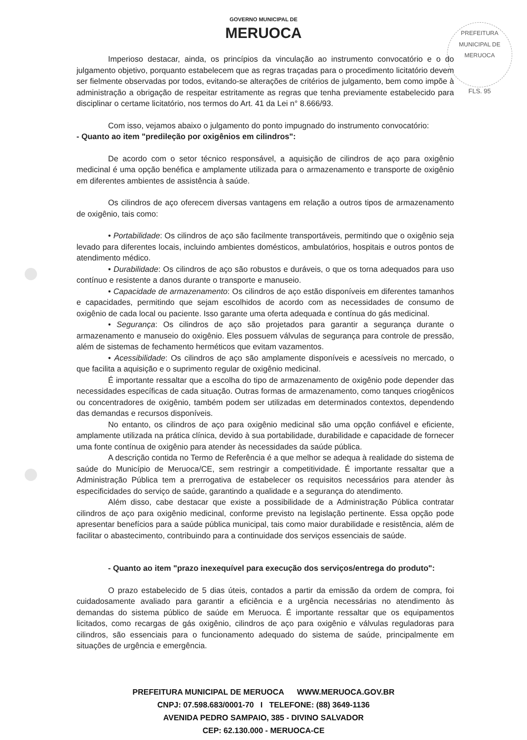PREFEITURA MUNICIPAL DE MERUOCA
FLS. 95
GOVERNO MUNICIPAL DE
MERUOCA
Imperioso destacar, ainda, os princípios da vinculação ao instrumento convocatório e o do julgamento objetivo, porquanto estabelecem que as regras traçadas para o procedimento licitatório devem ser fielmente observadas por todos, evitando-se alterações de critérios de julgamento, bem como impõe à administração a obrigação de respeitar estritamente as regras que tenha previamente estabelecido para disciplinar o certame licitatório, nos termos do Art. 41 da Lei n° 8.666/93.
Com isso, vejamos abaixo o julgamento do ponto impugnado do instrumento convocatório:
- Quanto ao item "predileção por oxigênios em cilindros":
De acordo com o setor técnico responsável, a aquisição de cilindros de aço para oxigênio medicinal é uma opção benéfica e amplamente utilizada para o armazenamento e transporte de oxigênio em diferentes ambientes de assistência à saúde.
Os cilindros de aço oferecem diversas vantagens em relação a outros tipos de armazenamento de oxigênio, tais como:
• Portabilidade: Os cilindros de aço são facilmente transportáveis, permitindo que o oxigênio seja levado para diferentes locais, incluindo ambientes domésticos, ambulatórios, hospitais e outros pontos de atendimento médico.
• Durabilidade: Os cilindros de aço são robustos e duráveis, o que os torna adequados para uso contínuo e resistente a danos durante o transporte e manuseio.
• Capacidade de armazenamento: Os cilindros de aço estão disponíveis em diferentes tamanhos e capacidades, permitindo que sejam escolhidos de acordo com as necessidades de consumo de oxigênio de cada local ou paciente. Isso garante uma oferta adequada e contínua do gás medicinal.
• Segurança: Os cilindros de aço são projetados para garantir a segurança durante o armazenamento e manuseio do oxigênio. Eles possuem válvulas de segurança para controle de pressão, além de sistemas de fechamento herméticos que evitam vazamentos.
• Acessibilidade: Os cilindros de aço são amplamente disponíveis e acessíveis no mercado, o que facilita a aquisição e o suprimento regular de oxigênio medicinal.
É importante ressaltar que a escolha do tipo de armazenamento de oxigênio pode depender das necessidades específicas de cada situação. Outras formas de armazenamento, como tanques criogênicos ou concentradores de oxigênio, também podem ser utilizadas em determinados contextos, dependendo das demandas e recursos disponíveis.
No entanto, os cilindros de aço para oxigênio medicinal são uma opção confiável e eficiente, amplamente utilizada na prática clínica, devido à sua portabilidade, durabilidade e capacidade de fornecer uma fonte contínua de oxigênio para atender às necessidades da saúde pública.
A descrição contida no Termo de Referência é a que melhor se adequa à realidade do sistema de saúde do Município de Meruoca/CE, sem restringir a competitividade. É importante ressaltar que a Administração Pública tem a prerrogativa de estabelecer os requisitos necessários para atender às especificidades do serviço de saúde, garantindo a qualidade e a segurança do atendimento.
Além disso, cabe destacar que existe a possibilidade de a Administração Pública contratar cilindros de aço para oxigênio medicinal, conforme previsto na legislação pertinente. Essa opção pode apresentar benefícios para a saúde pública municipal, tais como maior durabilidade e resistência, além de facilitar o abastecimento, contribuindo para a continuidade dos serviços essenciais de saúde.
- Quanto ao item "prazo inexequível para execução dos serviços/entrega do produto":
O prazo estabelecido de 5 dias úteis, contados a partir da emissão da ordem de compra, foi cuidadosamente avaliado para garantir a eficiência e a urgência necessárias no atendimento às demandas do sistema público de saúde em Meruoca. É importante ressaltar que os equipamentos licitados, como recargas de gás oxigênio, cilindros de aço para oxigênio e válvulas reguladoras para cilindros, são essenciais para o funcionamento adequado do sistema de saúde, principalmente em situações de urgência e emergência.
PREFEITURA MUNICIPAL DE MERUOCA WWW.MERUOCA.GOV.BR
CNPJ: 07.598.683/0001-70 I TELEFONE: (88) 3649-1136
AVENIDA PEDRO SAMPAIO, 385 - DIVINO SALVADOR
CEP: 62.130.000 - MERUOCA-CE